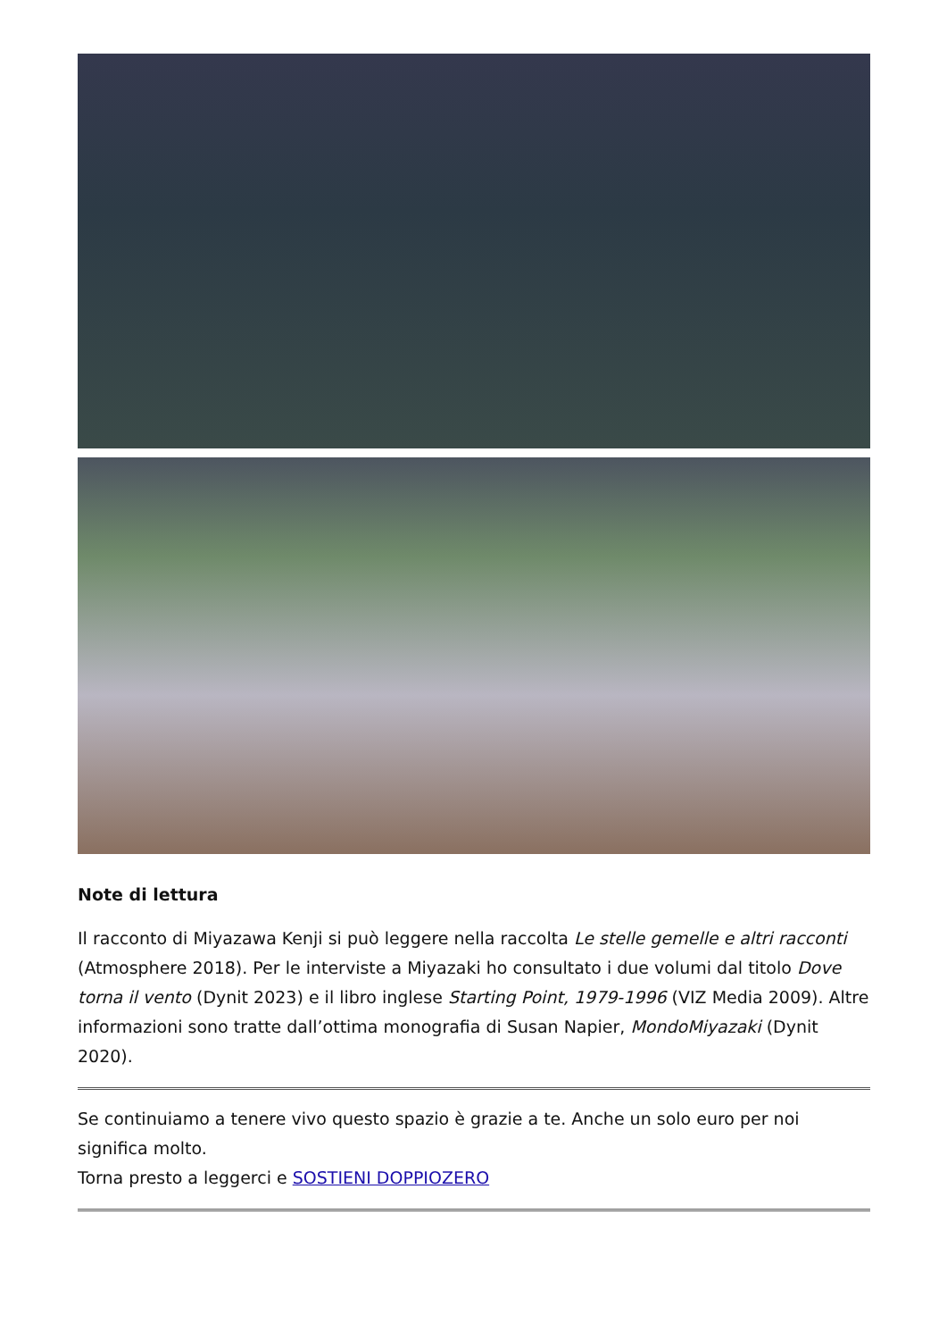Note di lettura
Il racconto di Miyazawa Kenji si può leggere nella raccolta Le stelle gemelle e altri racconti (Atmosphere 2018). Per le interviste a Miyazaki ho consultato i due volumi dal titolo Dove torna il vento (Dynit 2023) e il libro inglese Starting Point, 1979-1996 (VIZ Media 2009). Altre informazioni sono tratte dall’ottima monografia di Susan Napier, MondoMiyazaki (Dynit 2020).
Se continuiamo a tenere vivo questo spazio è grazie a te. Anche un solo euro per noi significa molto.
Torna presto a leggerci e SOSTIENI DOPPIOZERO